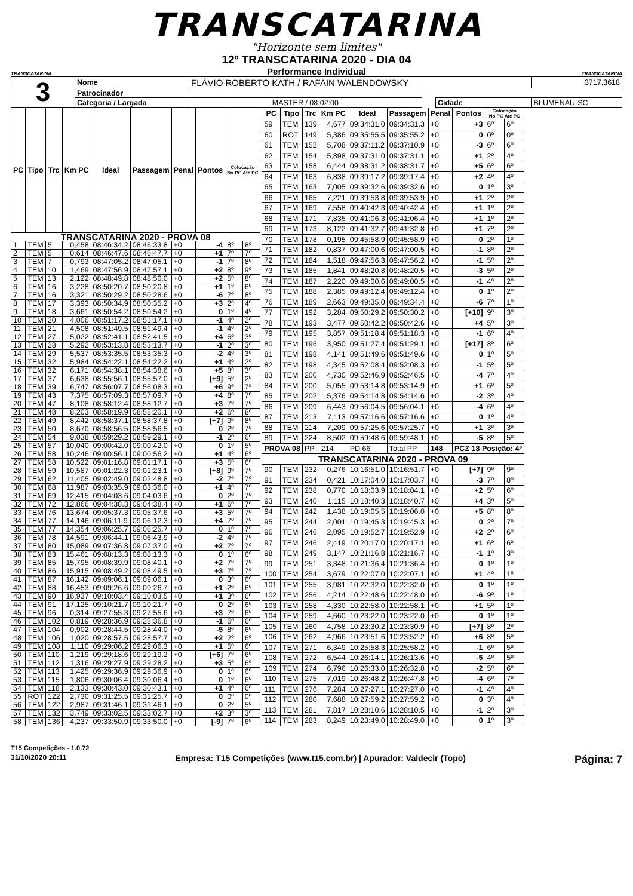TRANSCATARINA
"Horizonte sem limites"
TRANSCATARINA
12º TRANSCATARINA 2020 - DIA 04
Performance Individual
TRANSCATARINA
| 3 | Nome | FLÁVIO ROBERTO KATH / RAFAIN WALENDOWSKY | | | | | 3717,3618 |
| | Patrocinador | | | | | | |
| | Categoria / Largada | MASTER / 08:02:00 | | | Cidade | BLUMENAU-SC | |
| PC | Tipo | Trc | Km PC | Ideal | Passagem | Penal | Pontos | Colocação No PC Até PC | |
| --- | --- | --- | --- | --- | --- | --- | --- | --- | --- |
| TRANSCATARINA 2020 - PROVA 08 | | | | | | | | | |
| 1 | TEM | 5 | 0,458 | 08:46:34.2 | 08:46:33.8 | +0 | -4 | 8º | 8º |
| 2 | TEM | 5 | 0,614 | 08:46:47.6 | 08:46:47.7 | +0 | +1 | 7º | 7º |
| 3 | TEM | 7 | 0,793 | 08:47:05.2 | 08:47:05.1 | +0 | -1 | 7º | 8º |
| 4 | TEM | 10 | 1,469 | 08:47:56.9 | 08:47:57.1 | +0 | +2 | 8º | 9º |
| 5 | TEM | 13 | 2,122 | 08:48:49.8 | 08:48:50.0 | +0 | +2 | 5º | 8º |
| 6 | TEM | 16 | 3,228 | 08:50:20.7 | 08:50:20.8 | +0 | +1 | 1º | 6º |
| 7 | TEM | 16 | 3,321 | 08:50:29.2 | 08:50:28.6 | +0 | -6 | 7º | 8º |
| 8 | TEM | 17 | 3,393 | 08:50:34.9 | 08:50:35.2 | +0 | +3 | 2º | 4º |
| 9 | TEM | 18 | 3,661 | 08:50:54.2 | 08:50:54.2 | +0 | 0 | 1º | 4º |
| 10 | TEM | 20 | 4,006 | 08:51:17.2 | 08:51:17.1 | +0 | -1 | 4º | 2º |
| 11 | TEM | 21 | 4,508 | 08:51:49.5 | 08:51:49.4 | +0 | -1 | 4º | 2º |
| 12 | TEM | 27 | 5,022 | 08:52:41.1 | 08:52:41.5 | +0 | +4 | 6º | 3º |
| 13 | TEM | 28 | 5,292 | 08:53:13.8 | 08:53:13.7 | +0 | -1 | 2º | 3º |
| 14 | TEM | 29 | 5,537 | 08:53:35.5 | 08:53:35.3 | +0 | -2 | 4º | 3º |
| 15 | TEM | 32 | 5,984 | 08:54:22.1 | 08:54:22.2 | +0 | +1 | 4º | 2º |
| 16 | TEM | 32 | 6,171 | 08:54:38.1 | 08:54:38.6 | +0 | +5 | 8º | 3º |
| 17 | TEM | 37 | 6,638 | 08:55:56.1 | 08:55:57.0 | +0 | [+9] | 5º | 2º |
| 18 | TEM | 39 | 6,747 | 08:56:07.7 | 08:56:08.3 | +0 | +6 | 9º | 7º |
| 19 | TEM | 43 | 7,375 | 08:57:09.3 | 08:57:09.7 | +0 | +4 | 8º | 7º |
| 20 | TEM | 47 | 8,108 | 08:58:12.4 | 08:58:12.7 | +0 | +3 | 7º | 7º |
| 21 | TEM | 48 | 8,203 | 08:58:19.9 | 08:58:20.1 | +0 | +2 | 6º | 8º |
| 22 | TEM | 49 | 8,442 | 08:58:37.1 | 08:58:37.8 | +0 | [+7] | 9º | 8º |
| 23 | TEM | 50 | 8,670 | 08:58:56.5 | 08:58:56.5 | +0 | 0 | 2º | 7º |
| 24 | TEM | 54 | 9,038 | 08:59:29.2 | 08:59:29.1 | +0 | -1 | 2º | 6º |
| 25 | TEM | 57 | 10,040 | 09:00:42.0 | 09:00:42.0 | +0 | 0 | 1º | 5º |
| 26 | TEM | 58 | 10,246 | 09:00:56.1 | 09:00:56.2 | +0 | +1 | 4º | 6º |
| 27 | TEM | 58 | 10,522 | 09:01:16.8 | 09:01:17.1 | +0 | +3 | 5º | 6º |
| 28 | TEM | 59 | 10,587 | 09:01:22.3 | 09:01:23.1 | +0 | [+8] | 9º | 7º |
| 29 | TEM | 62 | 11,405 | 09:02:49.0 | 09:02:48.8 | +0 | -2 | 7º | 7º |
| 30 | TEM | 68 | 11,987 | 09:03:35.9 | 09:03:36.0 | +0 | +1 | 4º | 7º |
| 31 | TEM | 69 | 12,415 | 09:04:03.6 | 09:04:03.6 | +0 | 0 | 2º | 7º |
| 32 | TEM | 72 | 12,866 | 09:04:38.3 | 09:04:38.4 | +0 | +1 | 6º | 7º |
| 33 | TEM | 76 | 13,674 | 09:05:37.3 | 09:05:37.6 | +0 | +3 | 5º | 7º |
| 34 | TEM | 77 | 14,146 | 09:06:11.9 | 09:06:12.3 | +0 | +4 | 7º | 7º |
| 35 | TEM | 77 | 14,354 | 09:06:25.7 | 09:06:25.7 | +0 | 0 | 1º | 7º |
| 36 | TEM | 78 | 14,591 | 09:06:44.1 | 09:06:43.9 | +0 | -2 | 4º | 7º |
| 37 | TEM | 80 | 15,089 | 09:07:36.8 | 09:07:37.0 | +0 | +2 | 7º | 7º |
| 38 | TEM | 83 | 15,461 | 09:08:13.3 | 09:08:13.3 | +0 | 0 | 1º | 6º |
| 39 | TEM | 85 | 15,795 | 09:08:39.9 | 09:08:40.1 | +0 | +2 | 7º | 7º |
| 40 | TEM | 86 | 15,915 | 09:08:49.2 | 09:08:49.5 | +0 | +3 | 7º | 7º |
| 41 | TEM | 87 | 16,142 | 09:09:06.1 | 09:09:06.1 | +0 | 0 | 3º | 6º |
| 42 | TEM | 88 | 16,453 | 09:09:26.6 | 09:09:26.7 | +0 | +1 | 2º | 6º |
| 43 | TEM | 90 | 16,937 | 09:10:03.4 | 09:10:03.5 | +0 | +1 | 3º | 6º |
| 44 | TEM | 91 | 17,125 | 09:10:21.7 | 09:10:21.7 | +0 | 0 | 2º | 6º |
| 45 | TEM | 96 | 0,314 | 09:27:55.3 | 09:27:55.6 | +0 | +3 | 7º | 6º |
| 46 | TEM | 102 | 0,819 | 09:28:36.9 | 09:28:36.8 | +0 | -1 | 6º | 6º |
| 47 | TEM | 104 | 0,902 | 09:28:44.5 | 09:28:44.0 | +0 | -5 | 8º | 6º |
| 48 | TEM | 106 | 1,020 | 09:28:57.5 | 09:28:57.7 | +0 | +2 | 2º | 6º |
| 49 | TEM | 108 | 1,110 | 09:29:06.2 | 09:29:06.3 | +0 | +1 | 5º | 6º |
| 50 | TEM | 110 | 1,219 | 09:29:18.6 | 09:29:19.2 | +0 | [+6] | 7º | 6º |
| 51 | TEM | 112 | 1,316 | 09:29:27.9 | 09:29:28.2 | +0 | +3 | 5º | 6º |
| 52 | TEM | 113 | 1,425 | 09:29:36.9 | 09:29:36.9 | +0 | 0 | 1º | 6º |
| 53 | TEM | 115 | 1,806 | 09:30:06.4 | 09:30:06.4 | +0 | 0 | 1º | 6º |
| 54 | TEM | 118 | 2,133 | 09:30:43.0 | 09:30:43.1 | +0 | +1 | 4º | 6º |
| 55 | ROT | 122 | 2,730 | 09:31:25.5 | 09:31:25.7 | +0 | 0 | 0º | 0º |
| 56 | TEM | 122 | 2,987 | 09:31:46.1 | 09:31:46.1 | +0 | 0 | 2º | 5º |
| 57 | TEM | 132 | 3,749 | 09:33:02.5 | 09:33:02.7 | +0 | +2 | 3º | 3º |
| 58 | TEM | 136 | 4,237 | 09:33:50.9 | 09:33:50.0 | +0 | [-9] | 7º | 6º |
| PC | Tipo | Trc | Km PC | Ideal | Passagem | Penal | Pontos | Colocação No PC Até PC | |
| --- | --- | --- | --- | --- | --- | --- | --- | --- | --- |
| 59 | TEM | 139 | 4,677 | 09:34:31.0 | 09:34:31.3 | +0 | +3 | 6º | 6º |
| 60 | ROT | 149 | 5,386 | 09:35:55.5 | 09:35:55.2 | +0 | 0 | 0º | 0º |
| 61 | TEM | 152 | 5,708 | 09:37:11.2 | 09:37:10.9 | +0 | -3 | 6º | 6º |
| 62 | TEM | 154 | 5,898 | 09:37:31.0 | 09:37:31.1 | +0 | +1 | 2º | 4º |
| 63 | TEM | 158 | 6,444 | 09:38:31.2 | 09:38:31.7 | +0 | +5 | 6º | 6º |
| 64 | TEM | 163 | 6,838 | 09:39:17.2 | 09:39:17.4 | +0 | +2 | 4º | 4º |
| 65 | TEM | 163 | 7,005 | 09:39:32.6 | 09:39:32.6 | +0 | 0 | 1º | 3º |
| 66 | TEM | 165 | 7,221 | 09:39:53.8 | 09:39:53.9 | +0 | +1 | 2º | 2º |
| 67 | TEM | 169 | 7,558 | 09:40:42.3 | 09:40:42.4 | +0 | +1 | 1º | 2º |
| 68 | TEM | 171 | 7,835 | 09:41:06.3 | 09:41:06.4 | +0 | +1 | 1º | 2º |
| 69 | TEM | 173 | 8,122 | 09:41:32.7 | 09:41:32.8 | +0 | +1 | 7º | 2º |
| 70 | TEM | 178 | 0,195 | 09:45:58.9 | 09:45:58.9 | +0 | 0 | 2º | 1º |
| 71 | TEM | 182 | 0,837 | 09:47:00.6 | 09:47:00.5 | +0 | -1 | 8º | 2º |
| 72 | TEM | 184 | 1,518 | 09:47:56.3 | 09:47:56.2 | +0 | -1 | 5º | 2º |
| 73 | TEM | 185 | 1,841 | 09:48:20.8 | 09:48:20.5 | +0 | -3 | 5º | 2º |
| 74 | TEM | 187 | 2,220 | 09:49:00.6 | 09:49:00.5 | +0 | -1 | 4º | 2º |
| 75 | TEM | 188 | 2,385 | 09:49:12.4 | 09:49:12.4 | +0 | 0 | 1º | 2º |
| 76 | TEM | 189 | 2,663 | 09:49:35.0 | 09:49:34.4 | +0 | -6 | 7º | 1º |
| 77 | TEM | 192 | 3,284 | 09:50:29.2 | 09:50:30.2 | +0 | [+10] | 9º | 3º |
| 78 | TEM | 193 | 3,477 | 09:50:42.2 | 09:50:42.6 | +0 | +4 | 5º | 3º |
| 79 | TEM | 195 | 3,857 | 09:51:18.4 | 09:51:18.3 | +0 | -1 | 6º | 4º |
| 80 | TEM | 196 | 3,950 | 09:51:27.4 | 09:51:29.1 | +0 | [+17] | 8º | 6º |
| 81 | TEM | 198 | 4,141 | 09:51:49.6 | 09:51:49.6 | +0 | 0 | 1º | 5º |
| 82 | TEM | 198 | 4,345 | 09:52:08.4 | 09:52:08.3 | +0 | -1 | 5º | 5º |
| 83 | TEM | 200 | 4,730 | 09:52:46.9 | 09:52:46.5 | +0 | -4 | 7º | 4º |
| 84 | TEM | 200 | 5,055 | 09:53:14.8 | 09:53:14.9 | +0 | +1 | 6º | 5º |
| 85 | TEM | 202 | 5,376 | 09:54:14.8 | 09:54:14.6 | +0 | -2 | 3º | 4º |
| 86 | TEM | 209 | 6,443 | 09:56:04.5 | 09:56:04.1 | +0 | -4 | 6º | 4º |
| 87 | TEM | 213 | 7,113 | 09:57:16.6 | 09:57:16.6 | +0 | 0 | 1º | 4º |
| 88 | TEM | 214 | 7,209 | 09:57:25.6 | 09:57:25.7 | +0 | +1 | 3º | 3º |
| 89 | TEM | 224 | 8,502 | 09:59:48.6 | 09:59:48.1 | +0 | -5 | 8º | 5º |
| PROVA 08 | | PP | 214 | PD 66 | Total PP | 148 | PCZ 18 Posição: 4º | | |
| TRANSCATARINA 2020 - PROVA 09 | | | | | | | | | |
| 90 | TEM | 232 | 0,276 | 10:16:51.0 | 10:16:51.7 | +0 | [+7] | 9º | 9º |
| 91 | TEM | 234 | 0,421 | 10:17:04.0 | 10:17:03.7 | +0 | -3 | 7º | 8º |
| 92 | TEM | 238 | 0,770 | 10:18:03.9 | 10:18:04.1 | +0 | +2 | 5º | 6º |
| 93 | TEM | 240 | 1,115 | 10:18:40.3 | 10:18:40.7 | +0 | +4 | 3º | 5º |
| 94 | TEM | 242 | 1,438 | 10:19:05.5 | 10:19:06.0 | +0 | +5 | 8º | 8º |
| 95 | TEM | 244 | 2,001 | 10:19:45.3 | 10:19:45.3 | +0 | 0 | 2º | 7º |
| 96 | TEM | 246 | 2,095 | 10:19:52.7 | 10:19:52.9 | +0 | +2 | 2º | 6º |
| 97 | TEM | 246 | 2,419 | 10:20:17.0 | 10:20:17.1 | +0 | +1 | 6º | 6º |
| 98 | TEM | 249 | 3,147 | 10:21:16.8 | 10:21:16.7 | +0 | -1 | 1º | 3º |
| 99 | TEM | 251 | 3,348 | 10:21:36.4 | 10:21:36.4 | +0 | 0 | 1º | 1º |
| 100 | TEM | 254 | 3,679 | 10:22:07.0 | 10:22:07.1 | +0 | +1 | 4º | 1º |
| 101 | TEM | 255 | 3,981 | 10:22:32.0 | 10:22:32.0 | +0 | 0 | 1º | 1º |
| 102 | TEM | 256 | 4,214 | 10:22:48.6 | 10:22:48.0 | +0 | -6 | 9º | 1º |
| 103 | TEM | 258 | 4,330 | 10:22:58.0 | 10:22:58.1 | +0 | +1 | 5º | 1º |
| 104 | TEM | 259 | 4,660 | 10:23:22.0 | 10:23:22.0 | +0 | 0 | 1º | 1º |
| 105 | TEM | 260 | 4,758 | 10:23:30.2 | 10:23:30.9 | +0 | [+7] | 8º | 2º |
| 106 | TEM | 262 | 4,966 | 10:23:51.6 | 10:23:52.2 | +0 | +6 | 8º | 5º |
| 107 | TEM | 271 | 6,349 | 10:25:58.3 | 10:25:58.2 | +0 | -1 | 6º | 5º |
| 108 | TEM | 272 | 6,544 | 10:26:14.1 | 10:26:13.6 | +0 | -5 | 4º | 5º |
| 109 | TEM | 274 | 6,796 | 10:26:33.0 | 10:26:32.8 | +0 | -2 | 5º | 6º |
| 110 | TEM | 275 | 7,019 | 10:26:48.2 | 10:26:47.8 | +0 | -4 | 6º | 7º |
| 111 | TEM | 276 | 7,284 | 10:27:27.1 | 10:27:27.0 | +0 | -1 | 4º | 4º |
| 112 | TEM | 280 | 7,688 | 10:27:59.2 | 10:27:59.2 | +0 | 0 | 3º | 4º |
| 113 | TEM | 281 | 7,817 | 10:28:10.6 | 10:28:10.5 | +0 | -1 | 2º | 3º |
| 114 | TEM | 283 | 8,249 | 10:28:49.0 | 10:28:49.0 | +0 | 0 | 1º | 3º |
T15 Competições - 1.0.72
31/10/2020 20:11 Empresa: T15 Competições (www.t15.com.br) | Apurador: Valdecir (Topo) Página: 7